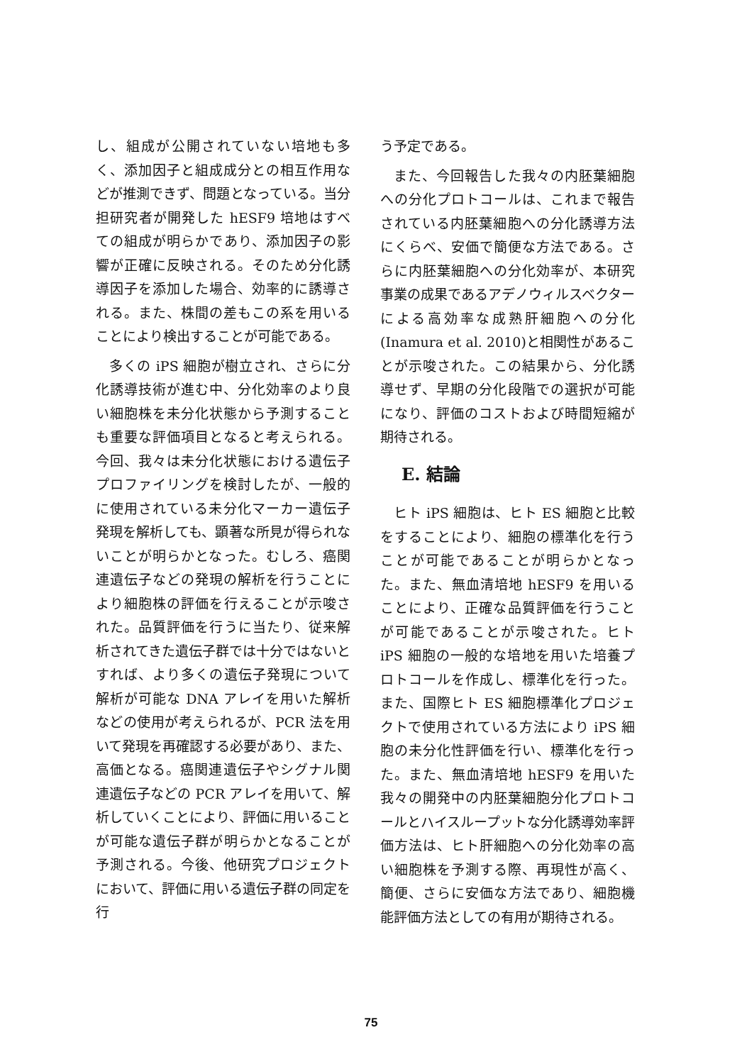し、組成が公開されていない培地も多く、添加因子と組成成分との相互作用などが推測できず、問題となっている。当分担研究者が開発した hESF9 培地はすべての組成が明らかであり、添加因子の影響が正確に反映される。そのため分化誘導因子を添加した場合、効率的に誘導される。また、株間の差もこの系を用いることにより検出することが可能である。
多くの iPS 細胞が樹立され、さらに分化誘導技術が進む中、分化効率のより良い細胞株を未分化状態から予測することも重要な評価項目となると考えられる。今回、我々は未分化状態における遺伝子プロファイリングを検討したが、一般的に使用されている未分化マーカー遺伝子発現を解析しても、顕著な所見が得られないことが明らかとなった。むしろ、癌関連遺伝子などの発現の解析を行うことにより細胞株の評価を行えることが示唆された。品質評価を行うに当たり、従来解析されてきた遺伝子群では十分ではないとすれば、より多くの遺伝子発現について解析が可能な DNA アレイを用いた解析などの使用が考えられるが、PCR 法を用いて発現を再確認する必要があり、また、高価となる。癌関連遺伝子やシグナル関連遺伝子などの PCR アレイを用いて、解析していくことにより、評価に用いることが可能な遺伝子群が明らかとなることが予測される。今後、他研究プロジェクトにおいて、評価に用いる遺伝子群の同定を行
う予定である。
また、今回報告した我々の内胚葉細胞への分化プロトコールは、これまで報告されている内胚葉細胞への分化誘導方法にくらべ、安価で簡便な方法である。さらに内胚葉細胞への分化効率が、本研究事業の成果であるアデノウィルスベクターによる高効率な成熟肝細胞への分化(Inamura et al. 2010)と相関性があることが示唆された。この結果から、分化誘導せず、早期の分化段階での選択が可能になり、評価のコストおよび時間短縮が期待される。
E. 結論
ヒト iPS 細胞は、ヒト ES 細胞と比較をすることにより、細胞の標準化を行うことが可能であることが明らかとなった。また、無血清培地 hESF9 を用いることにより、正確な品質評価を行うことが可能であることが示唆された。ヒト iPS 細胞の一般的な培地を用いた培養プロトコールを作成し、標準化を行った。また、国際ヒト ES 細胞標準化プロジェクトで使用されている方法により iPS 細胞の未分化性評価を行い、標準化を行った。また、無血清培地 hESF9 を用いた我々の開発中の内胚葉細胞分化プロトコールとハイスループットな分化誘導効率評価方法は、ヒト肝細胞への分化効率の高い細胞株を予測する際、再現性が高く、簡便、さらに安価な方法であり、細胞機能評価方法としての有用が期待される。
75